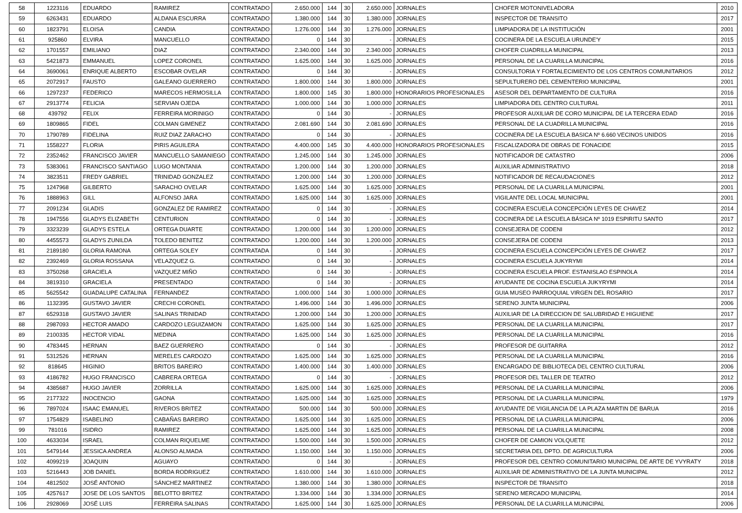| 58 | 1223116 | EDUARDO | RAMIREZ | CONTRATADO | 2.650.000 | 144 | 30 | 2.650.000 | JORNALES | CHOFER MOTONIVELADORA | 2010 |
| 59 | 6263431 | EDUARDO | ALDANA ESCURRA | CONTRATADO | 1.380.000 | 144 | 30 | 1.380.000 | JORNALES | INSPECTOR DE TRANSITO | 2017 |
| 60 | 1823791 | ELOISA | CANDIA | CONTRATADO | 1.276.000 | 144 | 30 | 1.276.000 | JORNALES | LIMPIADORA DE LA INSTITUCIÓN | 2001 |
| 61 | 925860 | ELVIRA | MANCUELLO | CONTRATADO | 0 | 144 | 30 | - | JORNALES | COCINERA DE LA ESCUELA URUNDE'Y | 2015 |
| 62 | 1701557 | EMILIANO | DIAZ | CONTRATADO | 2.340.000 | 144 | 30 | 2.340.000 | JORNALES | CHOFER CUADRILLA MUNICIPAL | 2013 |
| 63 | 5421873 | EMMANUEL | LOPEZ CORONEL | CONTRATADO | 1.625.000 | 144 | 30 | 1.625.000 | JORNALES | PERSONAL DE LA CUARILLA MUNICIPAL | 2016 |
| 64 | 3690061 | ENRIQUE ALBERTO | ESCOBAR OVELAR | CONTRATADO | 0 | 144 | 30 | - | JORNALES | CONSULTORIA Y FORTALECIMIENTO DE LOS CENTROS COMUNITARIOS | 2012 |
| 65 | 2072917 | FAUSTO | GALEANO GUERRERO | CONTRATADO | 1.800.000 | 144 | 30 | 1.800.000 | JORNALES | SEPULTURERO DEL CEMENTERIO MUNICIPAL | 2001 |
| 66 | 1297237 | FEDERICO | MARECOS HERMOSILLA | CONTRATADO | 1.800.000 | 145 | 30 | 1.800.000 | HONORARIOS PROFESIONALES | ASESOR DEL DEPARTAMENTO DE CULTURA | 2016 |
| 67 | 2913774 | FELICIA | SERVIAN OJEDA | CONTRATADO | 1.000.000 | 144 | 30 | 1.000.000 | JORNALES | LIMPIADORA DEL CENTRO CULTURAL | 2011 |
| 68 | 439792 | FELIX | FERREIRA MORINIGO | CONTRATADO | 0 | 144 | 30 | - | JORNALES | PROFESOR AUXILIAR DE CORO MUNICIPAL DE LA TERCERA EDAD | 2016 |
| 69 | 1809865 | FIDEL | COLMAN GIMENEZ | CONTRATADO | 2.081.690 | 144 | 30 | 2.081.690 | JORNALES | PERSONAL DE LA CUADRILLA MUNICIPAL | 2016 |
| 70 | 1790789 | FIDELINA | RUIZ DIAZ ZARACHO | CONTRATADO | 0 | 144 | 30 | - | JORNALES | COCINERA DE LA ESCUELA BASICA Nº 6.660 VECINOS UNIDOS | 2016 |
| 71 | 1558227 | FLORIA | PIRIS AGUILERA | CONTRATADO | 4.400.000 | 145 | 30 | 4.400.000 | HONORARIOS PROFESIONALES | FISCALIZADORA DE OBRAS DE FONACIDE | 2015 |
| 72 | 2352462 | FRANCISCO JAVIER | MANCUELLO SAMANIEGO | CONTRATADO | 1.245.000 | 144 | 30 | 1.245.000 | JORNALES | NOTIFICADOR DE CATASTRO | 2006 |
| 73 | 5383061 | FRANCISCO SANTIAGO | LUGO MONTANIA | CONTRATADO | 1.200.000 | 144 | 30 | 1.200.000 | JORNALES | AUXILIAR ADMINISTRATIVO | 2018 |
| 74 | 3823511 | FREDY GABRIEL | TRINIDAD GONZALEZ | CONTRATADO | 1.200.000 | 144 | 30 | 1.200.000 | JORNALES | NOTIFICADOR DE RECAUDACIONES | 2012 |
| 75 | 1247968 | GILBERTO | SARACHO OVELAR | CONTRATADO | 1.625.000 | 144 | 30 | 1.625.000 | JORNALES | PERSONAL DE LA CUARILLA MUNICIPAL | 2001 |
| 76 | 1888963 | GILL | ALFONSO JARA | CONTRATADO | 1.625.000 | 144 | 30 | 1.625.000 | JORNALES | VIGILANTE DEL LOCAL MUNICIPAL | 2001 |
| 77 | 2091234 | GLADIS | GONZALEZ DE RAMIREZ | CONTRATADO | 0 | 144 | 30 | - | JORNALES | COCINERA ESCUELA CONCEPCIÓN LEYES DE CHAVEZ | 2014 |
| 78 | 1947556 | GLADYS ELIZABETH | CENTURION | CONTRATADO | 0 | 144 | 30 | - | JORNALES | COCINERA DE LA ESCUELA BÁSICA Nº 1019 ESPIRITU SANTO | 2017 |
| 79 | 3323239 | GLADYS ESTELA | ORTEGA DUARTE | CONTRATADO | 1.200.000 | 144 | 30 | 1.200.000 | JORNALES | CONSEJERA DE CODENI | 2012 |
| 80 | 4455573 | GLADYS ZUNILDA | TOLEDO BENITEZ | CONTRATADO | 1.200.000 | 144 | 30 | 1.200.000 | JORNALES | CONSEJERA DE CODENI | 2013 |
| 81 | 2189180 | GLORIA RAMONA | ORTEGA SOLEY | CONTRATADA | 0 | 144 | 30 | - | JORNALES | COCINERA ESCUELA CONCEPCIÓN LEYES DE CHAVEZ | 2017 |
| 82 | 2392469 | GLORIA ROSSANA | VELAZQUEZ G. | CONTRATADO | 0 | 144 | 30 | - | JORNALES | COCINERA ESCUELA JUKYRYMI | 2014 |
| 83 | 3750268 | GRACIELA | VAZQUEZ MIÑO | CONTRATADO | 0 | 144 | 30 | - | JORNALES | COCINERA ESCUELA PROF. ESTANISLAO ESPINOLA | 2014 |
| 84 | 3819310 | GRACIELA | PRESENTADO | CONTRATADO | 0 | 144 | 30 | - | JORNALES | AYUDANTE DE COCINA ESCUELA JUKYRYMI | 2014 |
| 85 | 5625542 | GUADALUPE CATALINA | FERNANDEZ | CONTRATADO | 1.000.000 | 144 | 30 | 1.000.000 | JORNALES | GUIA MUSEO PARROQUIAL VIRGEN DEL ROSARIO | 2017 |
| 86 | 1132395 | GUSTAVO JAVIER | CRECHI CORONEL | CONTRATADO | 1.496.000 | 144 | 30 | 1.496.000 | JORNALES | SERENO JUNTA MUNICIPAL | 2006 |
| 87 | 6529318 | GUSTAVO JAVIER | SALINAS TRINIDAD | CONTRATADO | 1.200.000 | 144 | 30 | 1.200.000 | JORNALES | AUXILIAR DE LA DIRECCION DE SALUBRIDAD E HIGUIENE | 2017 |
| 88 | 2987093 | HECTOR AMADO | CARDOZO LEGUIZAMON | CONTRATADO | 1.625.000 | 144 | 30 | 1.625.000 | JORNALES | PERSONAL DE LA CUARILLA MUNICIPAL | 2017 |
| 89 | 2100335 | HECTOR VIDAL | MEDINA | CONTRATADO | 1.625.000 | 144 | 30 | 1.625.000 | JORNALES | PERSONAL DE LA CUARILLA MUNICIPAL | 2016 |
| 90 | 4783445 | HERNAN | BAEZ GUERRERO | CONTRATADO | 0 | 144 | 30 | - | JORNALES | PROFESOR DE GUITARRA | 2012 |
| 91 | 5312526 | HERNAN | MERELES CARDOZO | CONTRATADO | 1.625.000 | 144 | 30 | 1.625.000 | JORNALES | PERSONAL DE LA CUARILLA MUNICIPAL | 2016 |
| 92 | 818645 | HIGINIO | BRITOS BAREIRO | CONTRATADO | 1.400.000 | 144 | 30 | 1.400.000 | JORNALES | ENCARGADO DE BIBLIOTECA DEL CENTRO CULTURAL | 2006 |
| 93 | 4186782 | HUGO FRANCISCO | CABRERA ORTEGA | CONTRATADO | 0 | 144 | 30 | - | JORNALES | PROFESOR DEL TALLER DE TEATRO | 2012 |
| 94 | 4385687 | HUGO JAVIER | ZORRILLA | CONTRATADO | 1.625.000 | 144 | 30 | 1.625.000 | JORNALES | PERSONAL DE LA CUARILLA MUNICIPAL | 2006 |
| 95 | 2177322 | INOCENCIO | GAONA | CONTRATADO | 1.625.000 | 144 | 30 | 1.625.000 | JORNALES | PERSONAL DE LA CUARILLA MUNICIPAL | 1979 |
| 96 | 7897024 | ISAAC EMANUEL | RIVEROS BRITEZ | CONTRATADO | 500.000 | 144 | 30 | 500.000 | JORNALES | AYUDANTE DE VIGILANCIA DE LA PLAZA MARTIN DE BARUA | 2016 |
| 97 | 1754829 | ISABELINO | CABAÑAS BAREIRO | CONTRATADO | 1.625.000 | 144 | 30 | 1.625.000 | JORNALES | PERSONAL DE LA CUARILLA MUNICIPAL | 2006 |
| 99 | 781016 | ISIDRO | RAMIREZ | CONTRATADO | 1.625.000 | 144 | 30 | 1.625.000 | JORNALES | PERSONAL DE LA CUARILLA MUNICIPAL | 2008 |
| 100 | 4633034 | ISRAEL | COLMAN RIQUELME | CONTRATADO | 1.500.000 | 144 | 30 | 1.500.000 | JORNALES | CHOFER DE CAMION VOLQUETE | 2012 |
| 101 | 5479144 | JESSICA ANDREA | ALONSO ALMADA | CONTRATADO | 1.150.000 | 144 | 30 | 1.150.000 | JORNALES | SECRETARIA DEL DPTO. DE AGRICULTURA | 2006 |
| 102 | 4099219 | JOAQUIN | AGUAYO | CONTRATADO | 0 | 144 | 30 | - | JORNALES | PROFESOR DEL CENTRO COMUNITARIO MUNICIPAL DE ARTE DE YVYRATY | 2018 |
| 103 | 5216443 | JOB DANIEL | BORDA RODRIGUEZ | CONTRATADO | 1.610.000 | 144 | 30 | 1.610.000 | JORNALES | AUXILIAR DE ADMINISTRATIVO DE LA JUNTA MUNICIPAL | 2012 |
| 104 | 4812502 | JOSÉ ANTONIO | SÁNCHEZ MARTINEZ | CONTRATADO | 1.380.000 | 144 | 30 | 1.380.000 | JORNALES | INSPECTOR DE TRANSITO | 2018 |
| 105 | 4257617 | JOSE DE LOS SANTOS | BELOTTO BRITEZ | CONTRATADO | 1.334.000 | 144 | 30 | 1.334.000 | JORNALES | SERENO MERCADO MUNICIPAL | 2014 |
| 106 | 2928069 | JOSÉ LUIS | FERREIRA SALINAS | CONTRATADO | 1.625.000 | 144 | 30 | 1.625.000 | JORNALES | PERSONAL DE LA CUARILLA MUNICIPAL | 2006 |